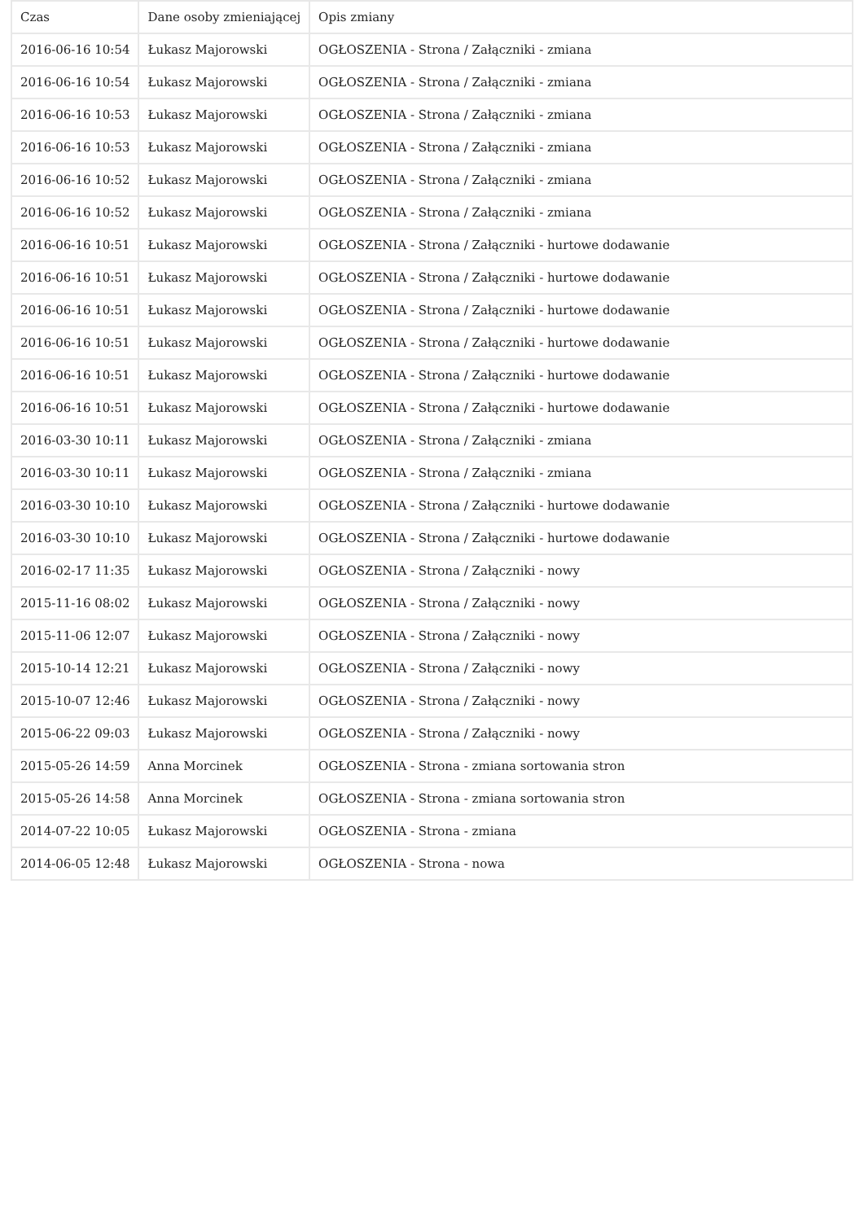| Czas | Dane osoby zmieniającej | Opis zmiany |
| --- | --- | --- |
| 2016-06-16 10:54 | Łukasz Majorowski | OGŁOSZENIA - Strona / Załączniki - zmiana |
| 2016-06-16 10:54 | Łukasz Majorowski | OGŁOSZENIA - Strona / Załączniki - zmiana |
| 2016-06-16 10:53 | Łukasz Majorowski | OGŁOSZENIA - Strona / Załączniki - zmiana |
| 2016-06-16 10:53 | Łukasz Majorowski | OGŁOSZENIA - Strona / Załączniki - zmiana |
| 2016-06-16 10:52 | Łukasz Majorowski | OGŁOSZENIA - Strona / Załączniki - zmiana |
| 2016-06-16 10:52 | Łukasz Majorowski | OGŁOSZENIA - Strona / Załączniki - zmiana |
| 2016-06-16 10:51 | Łukasz Majorowski | OGŁOSZENIA - Strona / Załączniki - hurtowe dodawanie |
| 2016-06-16 10:51 | Łukasz Majorowski | OGŁOSZENIA - Strona / Załączniki - hurtowe dodawanie |
| 2016-06-16 10:51 | Łukasz Majorowski | OGŁOSZENIA - Strona / Załączniki - hurtowe dodawanie |
| 2016-06-16 10:51 | Łukasz Majorowski | OGŁOSZENIA - Strona / Załączniki - hurtowe dodawanie |
| 2016-06-16 10:51 | Łukasz Majorowski | OGŁOSZENIA - Strona / Załączniki - hurtowe dodawanie |
| 2016-06-16 10:51 | Łukasz Majorowski | OGŁOSZENIA - Strona / Załączniki - hurtowe dodawanie |
| 2016-03-30 10:11 | Łukasz Majorowski | OGŁOSZENIA - Strona / Załączniki - zmiana |
| 2016-03-30 10:11 | Łukasz Majorowski | OGŁOSZENIA - Strona / Załączniki - zmiana |
| 2016-03-30 10:10 | Łukasz Majorowski | OGŁOSZENIA - Strona / Załączniki - hurtowe dodawanie |
| 2016-03-30 10:10 | Łukasz Majorowski | OGŁOSZENIA - Strona / Załączniki - hurtowe dodawanie |
| 2016-02-17 11:35 | Łukasz Majorowski | OGŁOSZENIA - Strona / Załączniki - nowy |
| 2015-11-16 08:02 | Łukasz Majorowski | OGŁOSZENIA - Strona / Załączniki - nowy |
| 2015-11-06 12:07 | Łukasz Majorowski | OGŁOSZENIA - Strona / Załączniki - nowy |
| 2015-10-14 12:21 | Łukasz Majorowski | OGŁOSZENIA - Strona / Załączniki - nowy |
| 2015-10-07 12:46 | Łukasz Majorowski | OGŁOSZENIA - Strona / Załączniki - nowy |
| 2015-06-22 09:03 | Łukasz Majorowski | OGŁOSZENIA - Strona / Załączniki - nowy |
| 2015-05-26 14:59 | Anna Morcinek | OGŁOSZENIA - Strona - zmiana sortowania stron |
| 2015-05-26 14:58 | Anna Morcinek | OGŁOSZENIA - Strona - zmiana sortowania stron |
| 2014-07-22 10:05 | Łukasz Majorowski | OGŁOSZENIA - Strona - zmiana |
| 2014-06-05 12:48 | Łukasz Majorowski | OGŁOSZENIA - Strona - nowa |